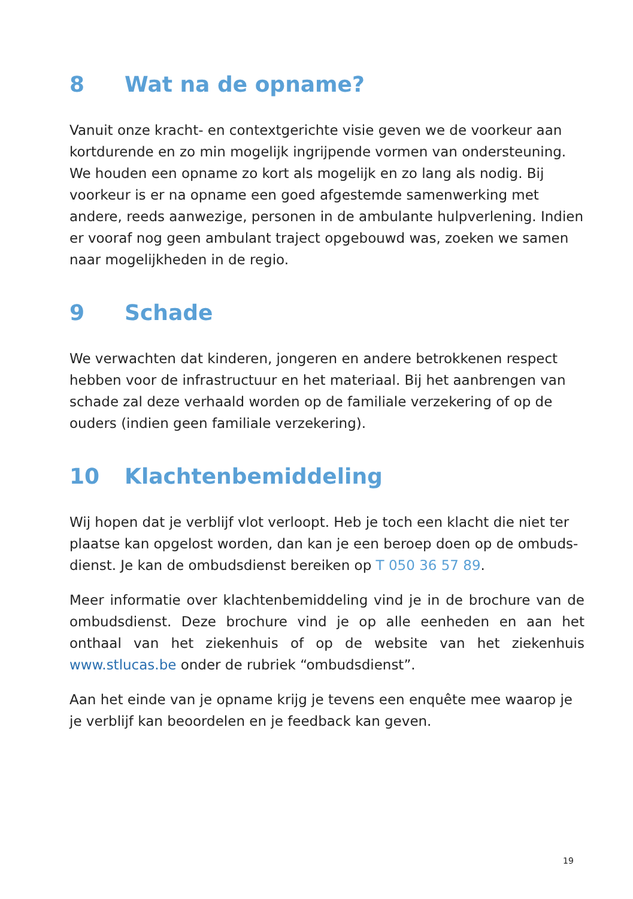8 Wat na de opname?
Vanuit onze kracht- en contextgerichte visie geven we de voorkeur aan kortdurende en zo min mogelijk ingrijpende vormen van ondersteuning. We houden een opname zo kort als mogelijk en zo lang als nodig. Bij voorkeur is er na opname een goed afgestemde samenwerking met andere, reeds aanwezige, personen in de ambulante hulpverlening. Indien er vooraf nog geen ambulant traject opgebouwd was, zoeken we samen naar mogelijkheden in de regio.
9 Schade
We verwachten dat kinderen, jongeren en andere betrokkenen respect hebben voor de infrastructuur en het materiaal. Bij het aanbrengen van schade zal deze verhaald worden op de familiale verzekering of op de ouders (indien geen familiale verzekering).
10 Klachtenbemiddeling
Wij hopen dat je verblijf vlot verloopt. Heb je toch een klacht die niet ter plaatse kan opgelost worden, dan kan je een beroep doen op de ombuds­dienst. Je kan de ombudsdienst bereiken op T 050 36 57 89.
Meer informatie over klachtenbemiddeling vind je in de brochure van de ombudsdienst. Deze brochure vind je op alle eenheden en aan het onthaal van het ziekenhuis of op de website van het ziekenhuis www.stlucas.be onder de rubriek “ombudsdienst”.
Aan het einde van je opname krijg je tevens een enquête mee waarop je je verblijf kan beoordelen en je feedback kan geven.
19